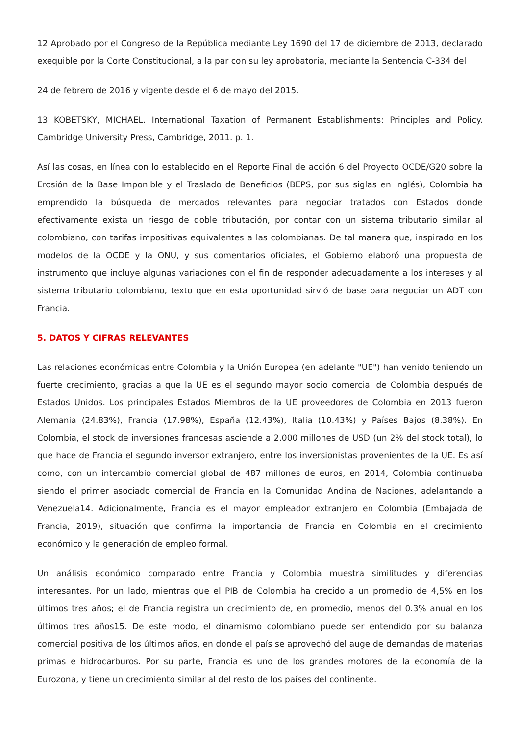12 Aprobado por el Congreso de la República mediante Ley 1690 del 17 de diciembre de 2013, declarado exequible por la Corte Constitucional, a la par con su ley aprobatoria, mediante la Sentencia C-334 del
24 de febrero de 2016 y vigente desde el 6 de mayo del 2015.
13 KOBETSKY, MICHAEL. International Taxation of Permanent Establishments: Principles and Policy. Cambridge University Press, Cambridge, 2011. p. 1.
Así las cosas, en línea con lo establecido en el Reporte Final de acción 6 del Proyecto OCDE/G20 sobre la Erosión de la Base Imponible y el Traslado de Beneficios (BEPS, por sus siglas en inglés), Colombia ha emprendido la búsqueda de mercados relevantes para negociar tratados con Estados donde efectivamente exista un riesgo de doble tributación, por contar con un sistema tributario similar al colombiano, con tarifas impositivas equivalentes a las colombianas. De tal manera que, inspirado en los modelos de la OCDE y la ONU, y sus comentarios oficiales, el Gobierno elaboró una propuesta de instrumento que incluye algunas variaciones con el fin de responder adecuadamente a los intereses y al sistema tributario colombiano, texto que en esta oportunidad sirvió de base para negociar un ADT con Francia.
5. DATOS Y CIFRAS RELEVANTES
Las relaciones económicas entre Colombia y la Unión Europea (en adelante "UE") han venido teniendo un fuerte crecimiento, gracias a que la UE es el segundo mayor socio comercial de Colombia después de Estados Unidos. Los principales Estados Miembros de la UE proveedores de Colombia en 2013 fueron Alemania (24.83%), Francia (17.98%), España (12.43%), Italia (10.43%) y Países Bajos (8.38%). En Colombia, el stock de inversiones francesas asciende a 2.000 millones de USD (un 2% del stock total), lo que hace de Francia el segundo inversor extranjero, entre los inversionistas provenientes de la UE. Es así como, con un intercambio comercial global de 487 millones de euros, en 2014, Colombia continuaba siendo el primer asociado comercial de Francia en la Comunidad Andina de Naciones, adelantando a Venezuela14. Adicionalmente, Francia es el mayor empleador extranjero en Colombia (Embajada de Francia, 2019), situación que confirma la importancia de Francia en Colombia en el crecimiento económico y la generación de empleo formal.
Un análisis económico comparado entre Francia y Colombia muestra similitudes y diferencias interesantes. Por un lado, mientras que el PIB de Colombia ha crecido a un promedio de 4,5% en los últimos tres años; el de Francia registra un crecimiento de, en promedio, menos del 0.3% anual en los últimos tres años15. De este modo, el dinamismo colombiano puede ser entendido por su balanza comercial positiva de los últimos años, en donde el país se aprovechó del auge de demandas de materias primas e hidrocarburos. Por su parte, Francia es uno de los grandes motores de la economía de la Eurozona, y tiene un crecimiento similar al del resto de los países del continente.